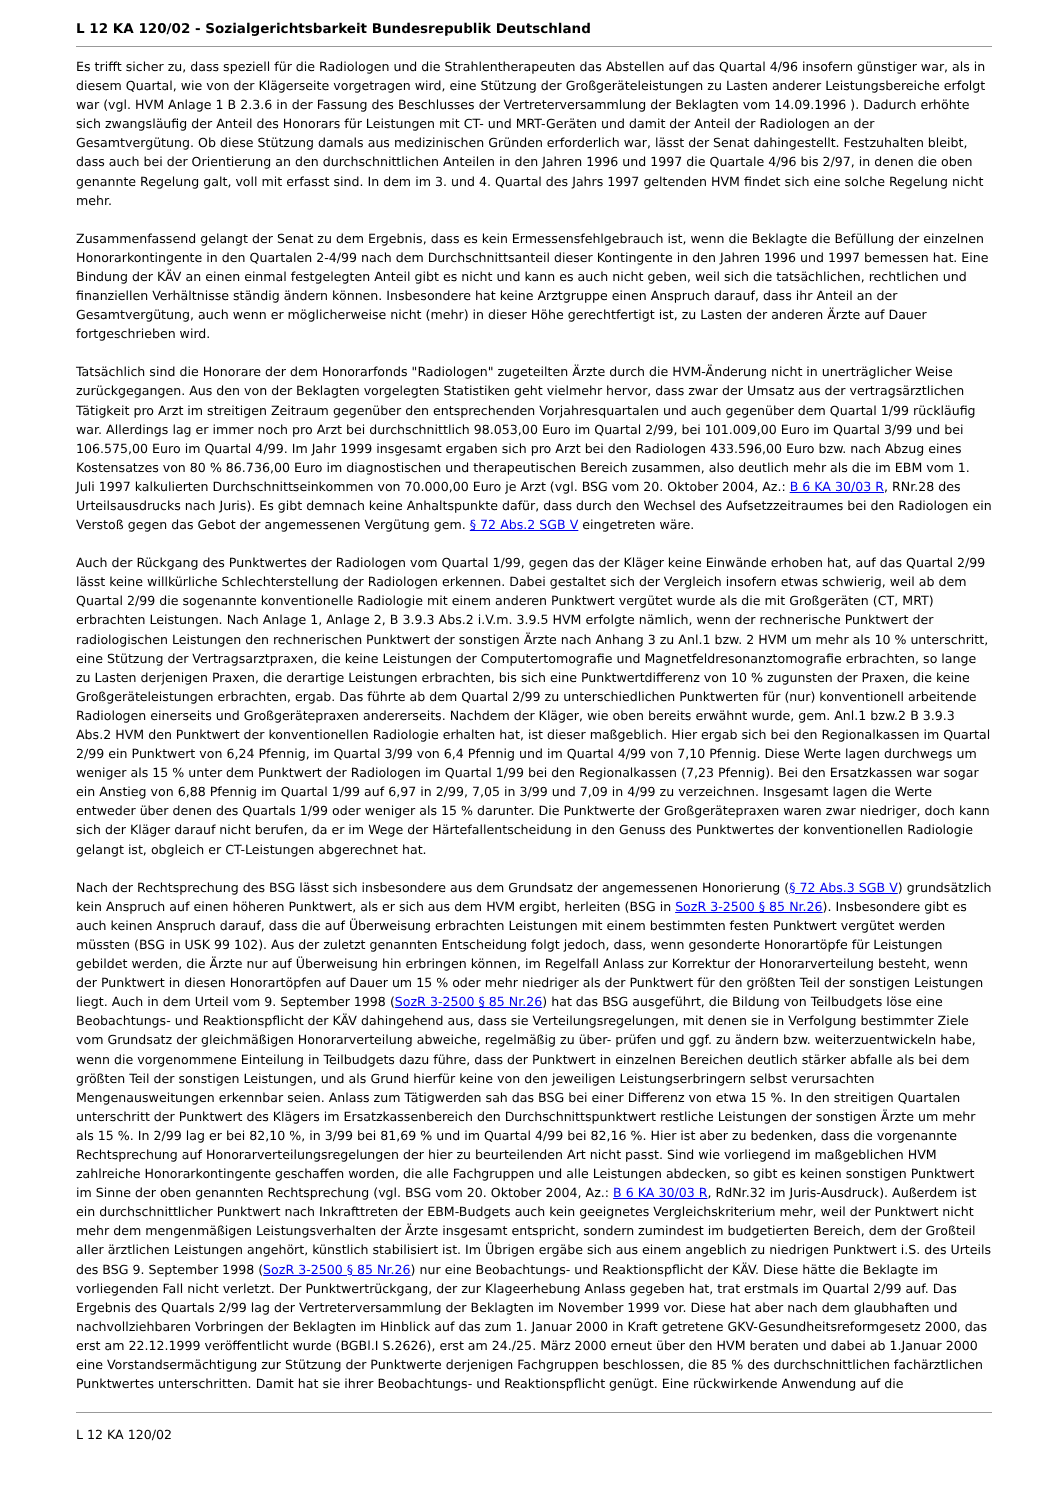L 12 KA 120/02 - Sozialgerichtsbarkeit Bundesrepublik Deutschland
Es trifft sicher zu, dass speziell für die Radiologen und die Strahlentherapeuten das Abstellen auf das Quartal 4/96 insofern günstiger war, als in diesem Quartal, wie von der Klägerseite vorgetragen wird, eine Stützung der Großgeräteleistungen zu Lasten anderer Leistungsbereiche erfolgt war (vgl. HVM Anlage 1 B 2.3.6 in der Fassung des Beschlusses der Vertreterversammlung der Beklagten vom 14.09.1996 ). Dadurch erhöhte sich zwangsläufig der Anteil des Honorars für Leistungen mit CT- und MRT-Geräten und damit der Anteil der Radiologen an der Gesamtvergütung. Ob diese Stützung damals aus medizinischen Gründen erforderlich war, lässt der Senat dahingestellt. Festzuhalten bleibt, dass auch bei der Orientierung an den durchschnittlichen Anteilen in den Jahren 1996 und 1997 die Quartale 4/96 bis 2/97, in denen die oben genannte Regelung galt, voll mit erfasst sind. In dem im 3. und 4. Quartal des Jahrs 1997 geltenden HVM findet sich eine solche Regelung nicht mehr.
Zusammenfassend gelangt der Senat zu dem Ergebnis, dass es kein Ermessensfehlgebrauch ist, wenn die Beklagte die Befüllung der einzelnen Honorarkontingente in den Quartalen 2-4/99 nach dem Durchschnittsanteil dieser Kontingente in den Jahren 1996 und 1997 bemessen hat. Eine Bindung der KÄV an einen einmal festgelegten Anteil gibt es nicht und kann es auch nicht geben, weil sich die tatsächlichen, rechtlichen und finanziellen Verhältnisse ständig ändern können. Insbesondere hat keine Arztgruppe einen Anspruch darauf, dass ihr Anteil an der Gesamtvergütung, auch wenn er möglicherweise nicht (mehr) in dieser Höhe gerechtfertigt ist, zu Lasten der anderen Ärzte auf Dauer fortgeschrieben wird.
Tatsächlich sind die Honorare der dem Honorarfonds "Radiologen" zugeteilten Ärzte durch die HVM-Änderung nicht in unerträglicher Weise zurückgegangen. Aus den von der Beklagten vorgelegten Statistiken geht vielmehr hervor, dass zwar der Umsatz aus der vertragsärztlichen Tätigkeit pro Arzt im streitigen Zeitraum gegenüber den entsprechenden Vorjahresquartalen und auch gegenüber dem Quartal 1/99 rückläufig war. Allerdings lag er immer noch pro Arzt bei durchschnittlich 98.053,00 Euro im Quartal 2/99, bei 101.009,00 Euro im Quartal 3/99 und bei 106.575,00 Euro im Quartal 4/99. Im Jahr 1999 insgesamt ergaben sich pro Arzt bei den Radiologen 433.596,00 Euro bzw. nach Abzug eines Kostensatzes von 80 % 86.736,00 Euro im diagnostischen und therapeutischen Bereich zusammen, also deutlich mehr als die im EBM vom 1. Juli 1997 kalkulierten Durchschnittseinkommen von 70.000,00 Euro je Arzt (vgl. BSG vom 20. Oktober 2004, Az.: B 6 KA 30/03 R, RNr.28 des Urteilsausdrucks nach Juris). Es gibt demnach keine Anhaltspunkte dafür, dass durch den Wechsel des Aufsetzzeitraumes bei den Radiologen ein Verstoß gegen das Gebot der angemessenen Vergütung gem. § 72 Abs.2 SGB V eingetreten wäre.
Auch der Rückgang des Punktwertes der Radiologen vom Quartal 1/99, gegen das der Kläger keine Einwände erhoben hat, auf das Quartal 2/99 lässt keine willkürliche Schlechterstellung der Radiologen erkennen. Dabei gestaltet sich der Vergleich insofern etwas schwierig, weil ab dem Quartal 2/99 die sogenannte konventionelle Radiologie mit einem anderen Punktwert vergütet wurde als die mit Großgeräten (CT, MRT) erbrachten Leistungen. Nach Anlage 1, Anlage 2, B 3.9.3 Abs.2 i.V.m. 3.9.5 HVM erfolgte nämlich, wenn der rechnerische Punktwert der radiologischen Leistungen den rechnerischen Punktwert der sonstigen Ärzte nach Anhang 3 zu Anl.1 bzw. 2 HVM um mehr als 10 % unterschritt, eine Stützung der Vertragsarztpraxen, die keine Leistungen der Computertomografie und Magnetfeldresonanztomografie erbrachten, so lange zu Lasten derjenigen Praxen, die derartige Leistungen erbrachten, bis sich eine Punktwertdifferenz von 10 % zugunsten der Praxen, die keine Großgeräteleistungen erbrachten, ergab. Das führte ab dem Quartal 2/99 zu unterschiedlichen Punktwerten für (nur) konventionell arbeitende Radiologen einerseits und Großgerätepraxen andererseits. Nachdem der Kläger, wie oben bereits erwähnt wurde, gem. Anl.1 bzw.2 B 3.9.3 Abs.2 HVM den Punktwert der konventionellen Radiologie erhalten hat, ist dieser maßgeblich. Hier ergab sich bei den Regionalkassen im Quartal 2/99 ein Punktwert von 6,24 Pfennig, im Quartal 3/99 von 6,4 Pfennig und im Quartal 4/99 von 7,10 Pfennig. Diese Werte lagen durchwegs um weniger als 15 % unter dem Punktwert der Radiologen im Quartal 1/99 bei den Regionalkassen (7,23 Pfennig). Bei den Ersatzkassen war sogar ein Anstieg von 6,88 Pfennig im Quartal 1/99 auf 6,97 in 2/99, 7,05 in 3/99 und 7,09 in 4/99 zu verzeichnen. Insgesamt lagen die Werte entweder über denen des Quartals 1/99 oder weniger als 15 % darunter. Die Punktwerte der Großgerätepraxen waren zwar niedriger, doch kann sich der Kläger darauf nicht berufen, da er im Wege der Härtefallentscheidung in den Genuss des Punktwertes der konventionellen Radiologie gelangt ist, obgleich er CT-Leistungen abgerechnet hat.
Nach der Rechtsprechung des BSG lässt sich insbesondere aus dem Grundsatz der angemessenen Honorierung (§ 72 Abs.3 SGB V) grundsätzlich kein Anspruch auf einen höheren Punktwert, als er sich aus dem HVM ergibt, herleiten (BSG in SozR 3-2500 § 85 Nr.26). Insbesondere gibt es auch keinen Anspruch darauf, dass die auf Überweisung erbrachten Leistungen mit einem bestimmten festen Punktwert vergütet werden müssten (BSG in USK 99 102). Aus der zuletzt genannten Entscheidung folgt jedoch, dass, wenn gesonderte Honorartöpfe für Leistungen gebildet werden, die Ärzte nur auf Überweisung hin erbringen können, im Regelfall Anlass zur Korrektur der Honorarverteilung besteht, wenn der Punktwert in diesen Honorartöpfen auf Dauer um 15 % oder mehr niedriger als der Punktwert für den größten Teil der sonstigen Leistungen liegt. Auch in dem Urteil vom 9. September 1998 (SozR 3-2500 § 85 Nr.26) hat das BSG ausgeführt, die Bildung von Teilbudgets löse eine Beobachtungs- und Reaktionspflicht der KÄV dahingehend aus, dass sie Verteilungsregelungen, mit denen sie in Verfolgung bestimmter Ziele vom Grundsatz der gleichmäßigen Honorarverteilung abweiche, regelmäßig zu über- prüfen und ggf. zu ändern bzw. weiterzuentwickeln habe, wenn die vorgenommene Einteilung in Teilbudgets dazu führe, dass der Punktwert in einzelnen Bereichen deutlich stärker abfalle als bei dem größten Teil der sonstigen Leistungen, und als Grund hierfür keine von den jeweiligen Leistungserbringern selbst verursachten Mengenausweitungen erkennbar seien. Anlass zum Tätigwerden sah das BSG bei einer Differenz von etwa 15 %. In den streitigen Quartalen unterschritt der Punktwert des Klägers im Ersatzkassenbereich den Durchschnittspunktwert restliche Leistungen der sonstigen Ärzte um mehr als 15 %. In 2/99 lag er bei 82,10 %, in 3/99 bei 81,69 % und im Quartal 4/99 bei 82,16 %. Hier ist aber zu bedenken, dass die vorgenannte Rechtsprechung auf Honorarverteilungsregelungen der hier zu beurteilenden Art nicht passt. Sind wie vorliegend im maßgeblichen HVM zahlreiche Honorarkontingente geschaffen worden, die alle Fachgruppen und alle Leistungen abdecken, so gibt es keinen sonstigen Punktwert im Sinne der oben genannten Rechtsprechung (vgl. BSG vom 20. Oktober 2004, Az.: B 6 KA 30/03 R, RdNr.32 im Juris-Ausdruck). Außerdem ist ein durchschnittlicher Punktwert nach Inkrafttreten der EBM-Budgets auch kein geeignetes Vergleichskriterium mehr, weil der Punktwert nicht mehr dem mengenmäßigen Leistungsverhalten der Ärzte insgesamt entspricht, sondern zumindest im budgetierten Bereich, dem der Großteil aller ärztlichen Leistungen angehört, künstlich stabilisiert ist. Im Übrigen ergäbe sich aus einem angeblich zu niedrigen Punktwert i.S. des Urteils des BSG 9. September 1998 (SozR 3-2500 § 85 Nr.26) nur eine Beobachtungs- und Reaktionspflicht der KÄV. Diese hätte die Beklagte im vorliegenden Fall nicht verletzt. Der Punktwertrückgang, der zur Klageerhebung Anlass gegeben hat, trat erstmals im Quartal 2/99 auf. Das Ergebnis des Quartals 2/99 lag der Vertreterversammlung der Beklagten im November 1999 vor. Diese hat aber nach dem glaubhaften und nachvollziehbaren Vorbringen der Beklagten im Hinblick auf das zum 1. Januar 2000 in Kraft getretene GKV-Gesundheitsreformgesetz 2000, das erst am 22.12.1999 veröffentlicht wurde (BGBl.I S.2626), erst am 24./25. März 2000 erneut über den HVM beraten und dabei ab 1.Januar 2000 eine Vorstandsermächtigung zur Stützung der Punktwerte derjenigen Fachgruppen beschlossen, die 85 % des durchschnittlichen fachärztlichen Punktwertes unterschritten. Damit hat sie ihrer Beobachtungs- und Reaktionspflicht genügt. Eine rückwirkende Anwendung auf die
L 12 KA 120/02